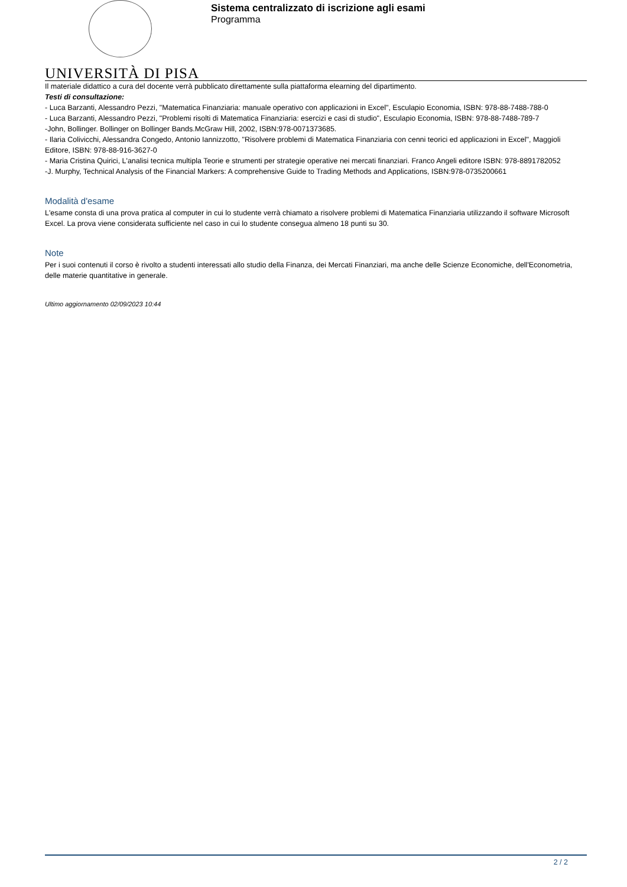Sistema centralizzato di iscrizione agli esami
Programma
UNIVERSITÀ DI PISA
Il materiale didattico a cura del docente verrà pubblicato direttamente sulla piattaforma elearning del dipartimento.
Testi di consultazione:
- Luca Barzanti, Alessandro Pezzi, "Matematica Finanziaria: manuale operativo con applicazioni in Excel", Esculapio Economia, ISBN: 978-88-7488-788-0
- Luca Barzanti, Alessandro Pezzi, "Problemi risolti di Matematica Finanziaria: esercizi e casi di studio", Esculapio Economia, ISBN: 978-88-7488-789-7
-John, Bollinger. Bollinger on Bollinger Bands.McGraw Hill, 2002, ISBN:978-0071373685.
- Ilaria Colivicchi, Alessandra Congedo, Antonio Iannizzotto, "Risolvere problemi di Matematica Finanziaria con cenni teorici ed applicazioni in Excel", Maggioli Editore, ISBN: 978-88-916-3627-0
- Maria Cristina Quirici, L'analisi tecnica multipla Teorie e strumenti per strategie operative nei mercati finanziari. Franco Angeli editore ISBN: 978-8891782052
-J. Murphy, Technical Analysis of the Financial Markers: A comprehensive Guide to Trading Methods and Applications, ISBN:978-0735200661
Modalità d'esame
L'esame consta di una prova pratica al computer in cui lo studente verrà chiamato a risolvere problemi di Matematica Finanziaria utilizzando il software Microsoft Excel. La prova viene considerata sufficiente nel caso in cui lo studente consegua almeno 18 punti su 30.
Note
Per i suoi contenuti il corso è rivolto a studenti interessati allo studio della Finanza, dei Mercati Finanziari, ma anche delle Scienze Economiche, dell'Econometria, delle materie quantitative in generale.
Ultimo aggiornamento 02/09/2023 10:44
2 / 2